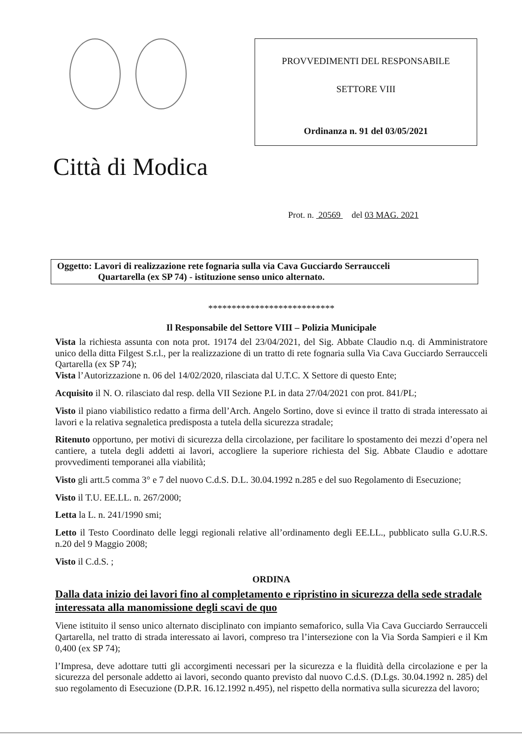Città di Modica
PROVVEDIMENTI DEL RESPONSABILE
SETTORE VIII
Ordinanza n. 91 del 03/05/2021
Prot. n. 20569 del 03 MAG. 2021
Oggetto: Lavori di realizzazione rete fognaria sulla via Cava Gucciardo Serraucceli
Quartarella (ex SP 74) - istituzione senso unico alternato.
***************************
Il Responsabile del Settore VIII – Polizia Municipale
Vista la richiesta assunta con nota prot. 19174 del 23/04/2021, del Sig. Abbate Claudio n.q. di Amministratore unico della ditta Filgest S.r.l., per la realizzazione di un tratto di rete fognaria sulla Via Cava Gucciardo Serraucceli Qartarella (ex SP 74);
Vista l’Autorizzazione n. 06 del 14/02/2020, rilasciata dal U.T.C. X Settore di questo Ente;
Acquisito il N. O. rilasciato dal resp. della VII Sezione P.L in data 27/04/2021 con prot. 841/PL;
Visto il piano viabilistico redatto a firma dell’Arch. Angelo Sortino, dove si evince il tratto di strada interessato ai lavori e la relativa segnaletica predisposta a tutela della sicurezza stradale;
Ritenuto opportuno, per motivi di sicurezza della circolazione, per facilitare lo spostamento dei mezzi d’opera nel cantiere, a tutela degli addetti ai lavori, accogliere la superiore richiesta del Sig. Abbate Claudio e adottare provvedimenti temporanei alla viabilità;
Visto gli artt.5 comma 3° e 7 del nuovo C.d.S. D.L. 30.04.1992 n.285 e del suo Regolamento di Esecuzione;
Visto il T.U. EE.LL. n. 267/2000;
Letta la L. n. 241/1990 smi;
Letto il Testo Coordinato delle leggi regionali relative all’ordinamento degli EE.LL., pubblicato sulla G.U.R.S. n.20 del 9 Maggio 2008;
Visto il C.d.S. ;
ORDINA
Dalla data inizio dei lavori fino al completamento e ripristino in sicurezza della sede stradale interessata alla manomissione degli scavi de quo
Viene istituito il senso unico alternato disciplinato con impianto semaforico, sulla Via Cava Gucciardo Serraucceli Qartarella, nel tratto di strada interessato ai lavori, compreso tra l’intersezione con la Via Sorda Sampieri e il Km 0,400 (ex SP 74);
l’Impresa, deve adottare tutti gli accorgimenti necessari per la sicurezza e la fluidità della circolazione e per la sicurezza del personale addetto ai lavori, secondo quanto previsto dal nuovo C.d.S. (D.Lgs. 30.04.1992 n. 285) del suo regolamento di Esecuzione (D.P.R. 16.12.1992 n.495), nel rispetto della normativa sulla sicurezza del lavoro;